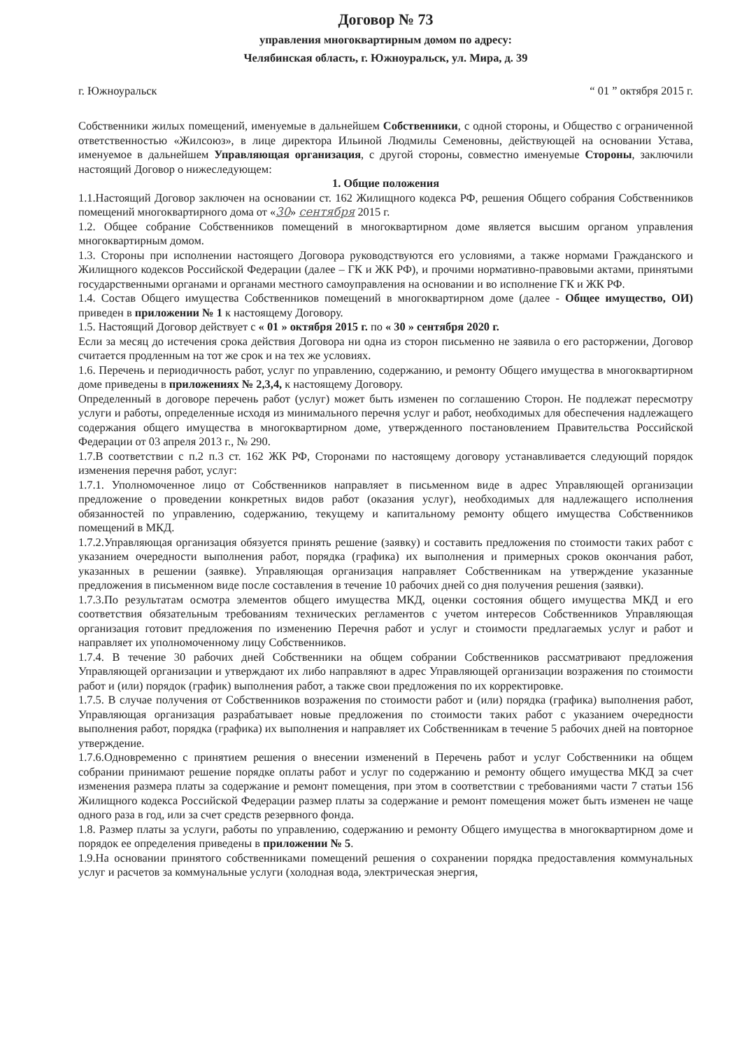Договор № 73
управления многоквартирным домом по адресу:
Челябинская область, г. Южноуральск, ул. Мира, д. 39
г. Южноуральск “ 01 ” октября 2015 г.
Собственники жилых помещений, именуемые в дальнейшем Собственники, с одной стороны, и Общество с ограниченной ответственностью «Жилсоюз», в лице директора Ильиной Людмилы Семеновны, действующей на основании Устава, именуемое в дальнейшем Управляющая организация, с другой стороны, совместно именуемые Стороны, заключили настоящий Договор о нижеследующем:
1. Общие положения
1.1.Настоящий Договор заключен на основании ст. 162 Жилищного кодекса РФ, решения Общего собрания Собственников помещений многоквартирного дома от «30» сентября 2015 г.
1.2. Общее собрание Собственников помещений в многоквартирном доме является высшим органом управления многоквартирным домом.
1.3. Стороны при исполнении настоящего Договора руководствуются его условиями, а также нормами Гражданского и Жилищного кодексов Российской Федерации (далее – ГК и ЖК РФ), и прочими нормативно-правовыми актами, принятыми государственными органами и органами местного самоуправления на основании и во исполнение ГК и ЖК РФ.
1.4. Состав Общего имущества Собственников помещений в многоквартирном доме (далее - Общее имущество, ОИ) приведен в приложении № 1 к настоящему Договору.
1.5. Настоящий Договор действует с « 01 » октября 2015 г. по « 30 » сентября 2020 г.
Если за месяц до истечения срока действия Договора ни одна из сторон письменно не заявила о его расторжении, Договор считается продленным на тот же срок и на тех же условиях.
1.6. Перечень и периодичность работ, услуг по управлению, содержанию, и ремонту Общего имущества в многоквартирном доме приведены в приложениях № 2,3,4, к настоящему Договору.
Определенный в договоре перечень работ (услуг) может быть изменен по соглашению Сторон. Не подлежат пересмотру услуги и работы, определенные исходя из минимального перечня услуг и работ, необходимых для обеспечения надлежащего содержания общего имущества в многоквартирном доме, утвержденного постановлением Правительства Российской Федерации от 03 апреля 2013 г., № 290.
1.7.В соответствии с п.2 п.3 ст. 162 ЖК РФ, Сторонами по настоящему договору устанавливается следующий порядок изменения перечня работ, услуг:
1.7.1. Уполномоченное лицо от Собственников направляет в письменном виде в адрес Управляющей организации предложение о проведении конкретных видов работ (оказания услуг), необходимых для надлежащего исполнения обязанностей по управлению, содержанию, текущему и капитальному ремонту общего имущества Собственников помещений в МКД.
1.7.2.Управляющая организация обязуется принять решение (заявку) и составить предложения по стоимости таких работ с указанием очередности выполнения работ, порядка (графика) их выполнения и примерных сроков окончания работ, указанных в решении (заявке). Управляющая организация направляет Собственникам на утверждение указанные предложения в письменном виде после составления в течение 10 рабочих дней со дня получения решения (заявки).
1.7.3.По результатам осмотра элементов общего имущества МКД, оценки состояния общего имущества МКД и его соответствия обязательным требованиям технических регламентов с учетом интересов Собственников Управляющая организация готовит предложения по изменению Перечня работ и услуг и стоимости предлагаемых услуг и работ и направляет их уполномоченному лицу Собственников.
1.7.4. В течение 30 рабочих дней Собственники на общем собрании Собственников рассматривают предложения Управляющей организации и утверждают их либо направляют в адрес Управляющей организации возражения по стоимости работ и (или) порядок (график) выполнения работ, а также свои предложения по их корректировке.
1.7.5. В случае получения от Собственников возражения по стоимости работ и (или) порядка (графика) выполнения работ, Управляющая организация разрабатывает новые предложения по стоимости таких работ с указанием очередности выполнения работ, порядка (графика) их выполнения и направляет их Собственникам в течение 5 рабочих дней на повторное утверждение.
1.7.6.Одновременно с принятием решения о внесении изменений в Перечень работ и услуг Собственники на общем собрании принимают решение порядке оплаты работ и услуг по содержанию и ремонту общего имущества МКД за счет изменения размера платы за содержание и ремонт помещения, при этом в соответствии с требованиями части 7 статьи 156 Жилищного кодекса Российской Федерации размер платы за содержание и ремонт помещения может быть изменен не чаще одного раза в год, или за счет средств резервного фонда.
1.8. Размер платы за услуги, работы по управлению, содержанию и ремонту Общего имущества в многоквартирном доме и порядок ее определения приведены в приложении № 5.
1.9.На основании принятого собственниками помещений решения о сохранении порядка предоставления коммунальных услуг и расчетов за коммунальные услуги (холодная вода, электрическая энергия,